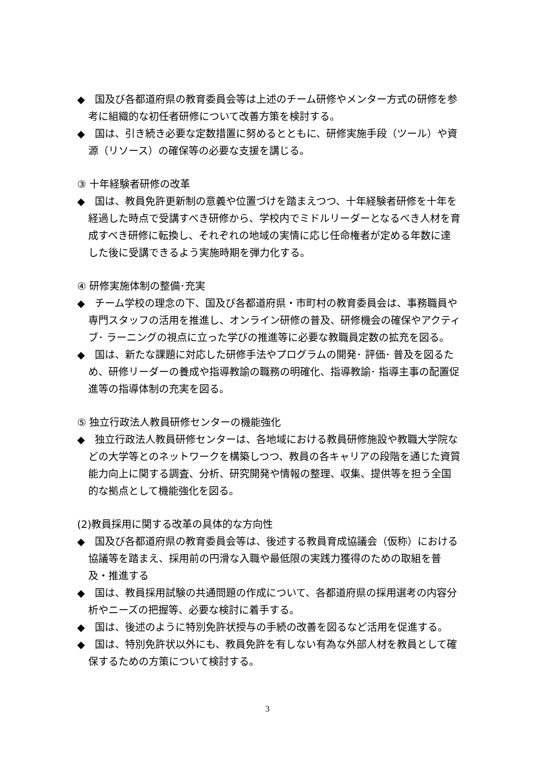◆　国及び各都道府県の教育委員会等は上述のチーム研修やメンター方式の研修を参考に組織的な初任者研修について改善方策を検討する。
◆　国は、引き続き必要な定数措置に努めるとともに、研修実施手段（ツール）や資源（リソース）の確保等の必要な支援を講じる。
③ 十年経験者研修の改革
◆　国は、教員免許更新制の意義や位置づけを踏まえつつ、十年経験者研修を十年を経過した時点で受講すべき研修から、学校内でミドルリーダーとなるべき人材を育成すべき研修に転換し、それぞれの地域の実情に応じ任命権者が定める年数に達した後に受講できるよう実施時期を弾力化する。
④ 研修実施体制の整備･充実
◆　チーム学校の理念の下、国及び各都道府県・市町村の教育委員会は、事務職員や専門スタッフの活用を推進し、オンライン研修の普及、研修機会の確保やアクティブ･ ラーニングの視点に立った学びの推進等に必要な教職員定数の拡充を図る。
◆　国は、新たな課題に対応した研修手法やプログラムの開発･ 評価･ 普及を図るため、研修リーダーの養成や指導教諭の職務の明確化、指導教諭･ 指導主事の配置促進等の指導体制の充実を図る。
⑤ 独立行政法人教員研修センターの機能強化
◆　独立行政法人教員研修センターは、各地域における教員研修施設や教職大学院などの大学等とのネットワークを構築しつつ、教員の各キャリアの段階を通じた資質能力向上に関する調査、分析、研究開発や情報の整理、収集、提供等を担う全国的な拠点として機能強化を図る。
(2)教員採用に関する改革の具体的な方向性
◆　国及び各都道府県の教育委員会等は、後述する教員育成協議会（仮称）における協議等を踏まえ、採用前の円滑な入職や最低限の実践力獲得のための取組を普及・推進する
◆　国は、教員採用試験の共通問題の作成について、各都道府県の採用選考の内容分析やニーズの把握等、必要な検討に着手する。
◆　国は、後述のように特別免許状授与の手続の改善を図るなど活用を促進する。
◆　国は、特別免許状以外にも、教員免許を有しない有為な外部人材を教員として確保するための方策について検討する。
3